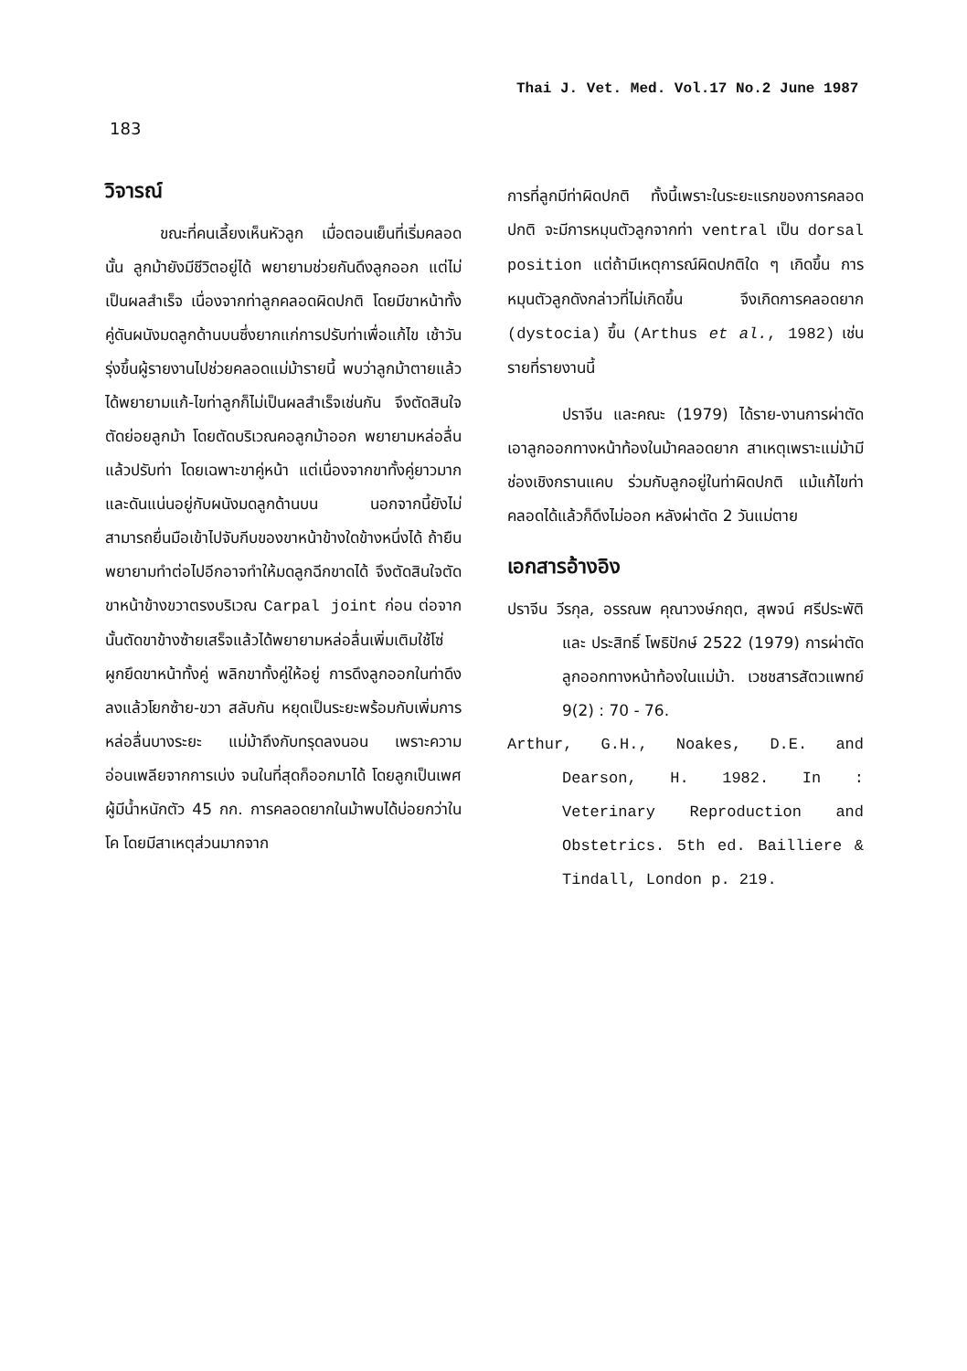Thai J. Vet. Med. Vol.17 No.2 June 1987
183
วิจารณ์
ขณะที่คนเลี้ยงเห็นหัวลูก เมื่อตอนเย็นที่เริ่มคลอดนั้น ลูกม้ายังมีชีวิตอยู่ได้ พยายามช่วยกันดึงลูกออก แต่ไม่เป็นผลสำเร็จ เนื่องจากท่าลูกคลอดผิดปกติ โดยมีขาหน้าทั้งคู่ดันผนังมดลูกด้านบนซึ่งยากแก่การปรับท่าเพื่อแก้ไข เช้าวันรุ่งขึ้นผู้รายงานไปช่วยคลอดแม่ม้ารายนี้ พบว่าลูกม้าตายแล้วได้พยายามแก้-ไขท่าลูกก็ไม่เป็นผลสำเร็จเช่นกัน จึงตัดสินใจตัดย่อยลูกม้า โดยตัดบริเวณคอลูกม้าออก พยายามหล่อลื่นแล้วปรับท่า โดยเฉพาะขาคู่หน้า แต่เนื่องจากขาทั้งคู่ยาวมาก และดันแน่นอยู่กับผนังมดลูกด้านบน นอกจากนี้ยังไม่สามารถยื่นมือเข้าไปจับกีบของขาหน้าข้างใดข้างหนึ่งได้ ถ้ายืนพยายามทำต่อไปอีกอาจทำให้มดลูกฉีกขาดได้ จึงตัดสินใจตัดขาหน้าข้างขวาตรงบริเวณ Carpal joint ก่อน ต่อจากนั้นตัดขาข้างซ้ายเสร็จแล้วได้พยายามหล่อลื่นเพิ่มเติมใช้โซ่ผูกยึดขาหน้าทั้งคู่ พลิกขาทั้งคู่ให้อยู่ การดึงลูกออกในท่าดึงลงแล้วโยกซ้าย-ขวา สลับกัน หยุดเป็นระยะพร้อมกับเพิ่มการหล่อลื่นบางระยะ แม่ม้าถึงกับทรุดลงนอน เพราะความอ่อนเพลียจากการเบ่ง จนในที่สุดก็ออกมาได้ โดยลูกเป็นเพศผู้มีน้ำหนักตัว 45 กก. การคลอดยากในม้าพบได้บ่อยกว่าในโค โดยมีสาเหตุส่วนมากจาก
การที่ลูกมีท่าผิดปกติ ทั้งนี้เพราะในระยะแรกของการคลอดปกติ จะมีการหมุนตัวลูกจากท่า ventral เป็น dorsal position แต่ถ้ามีเหตุการณ์ผิดปกติใด ๆ เกิดขึ้น การหมุนตัวลูกดังกล่าวที่ไม่เกิดขึ้น จึงเกิดการคลอดยาก (dystocia) ขึ้น (Arthus et al., 1982) เช่นรายที่รายงานนี้
ปราจีน และคณะ (1979) ได้ราย-งานการผ่าตัดเอาลูกออกทางหน้าท้องในม้าคลอดยาก สาเหตุเพราะแม่ม้ามีช่องเชิงกรานแคบ ร่วมกับลูกอยู่ในท่าผิดปกติ แม้แก้ไขท่าคลอดได้แล้วก็ดึงไม่ออก หลังผ่าตัด 2 วันแม่ตาย
เอกสารอ้างอิง
ปราจีน วีรกุล, อรรณพ คุณาวงษ์กฤต, สุพจน์ ศรีประพัติ และ ประสิทธิ์ โพธิปักษ์ 2522 (1979) การผ่าตัดลูกออกทางหน้าท้องในแม่ม้า. เวชชสารสัตวแพทย์ 9(2) : 70 - 76.
Arthur, G.H., Noakes, D.E. and Dearson, H. 1982. In : Veterinary Reproduction and Obstetrics. 5th ed. Bailliere & Tindall, London p. 219.